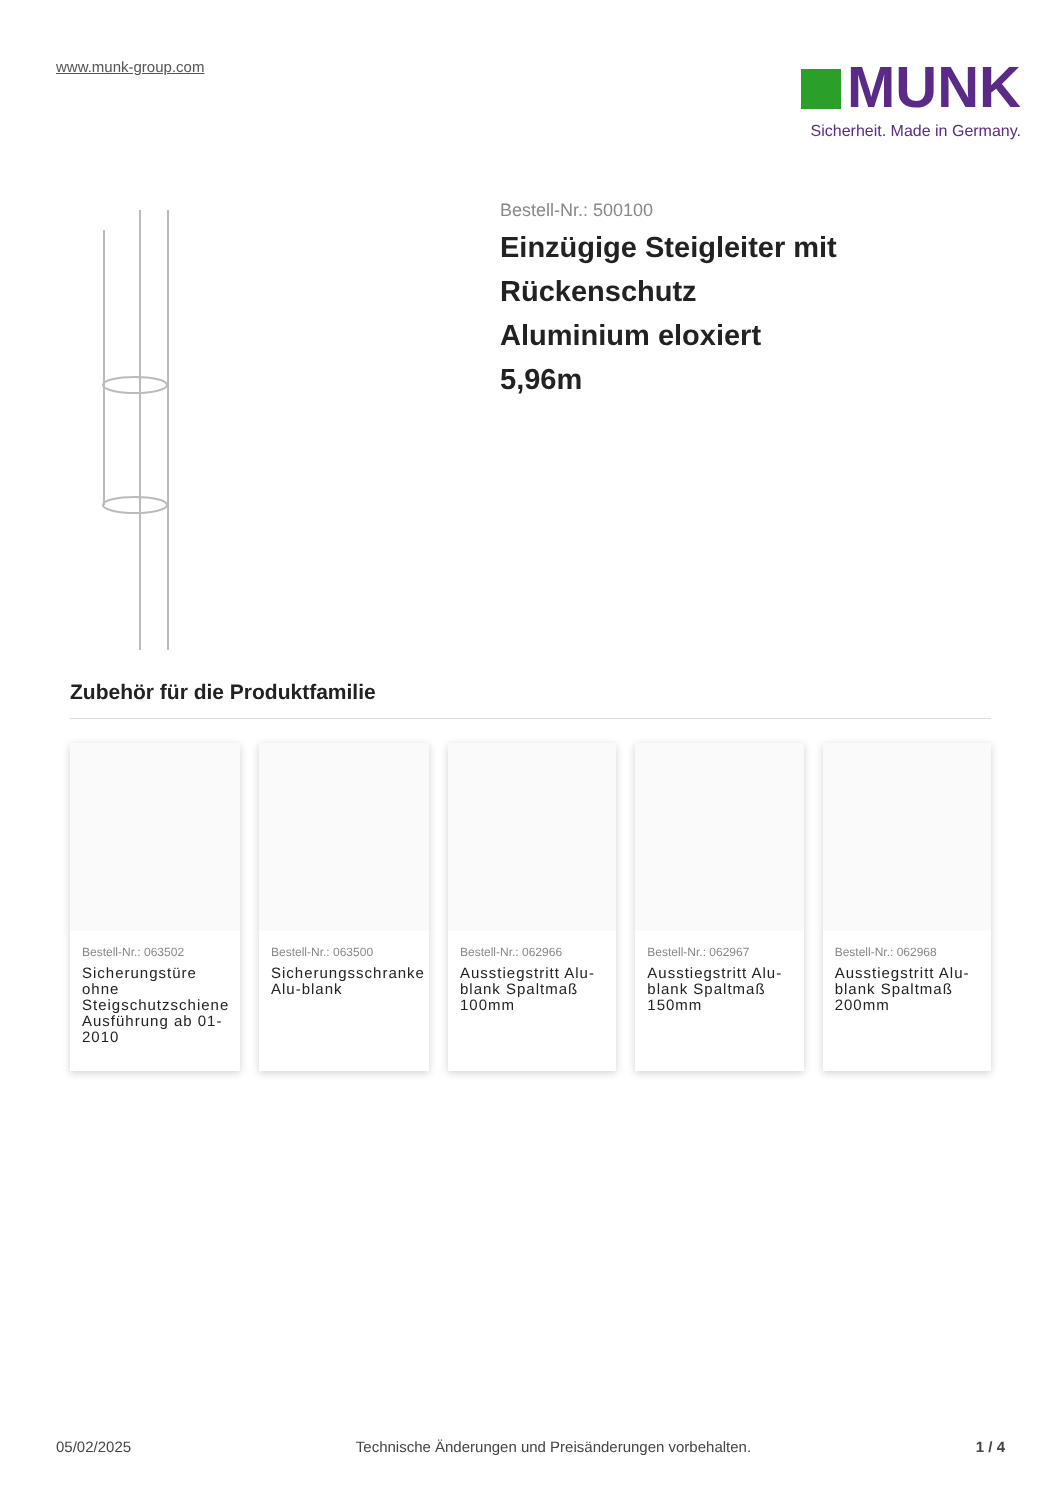www.munk-group.com
MUNK
Sicherheit. Made in Germany.
Bestell-Nr.: 500100
Einzügige Steigleiter mit
Rückenschutz
Aluminium eloxiert
5,96m
Zubehör für die Produktfamilie
Bestell-Nr.: 063502
Sicherungstüre ohne Steigschutzschiene Ausführung ab 01-2010
Bestell-Nr.: 063500
Sicherungsschranke Alu-blank
Bestell-Nr.: 062966
Ausstiegstritt Alu-blank Spaltmaß 100mm
Bestell-Nr.: 062967
Ausstiegstritt Alu-blank Spaltmaß 150mm
Bestell-Nr.: 062968
Ausstiegstritt Alu-blank Spaltmaß 200mm
05/02/2025 Technische Änderungen und Preisänderungen vorbehalten. 1 / 4